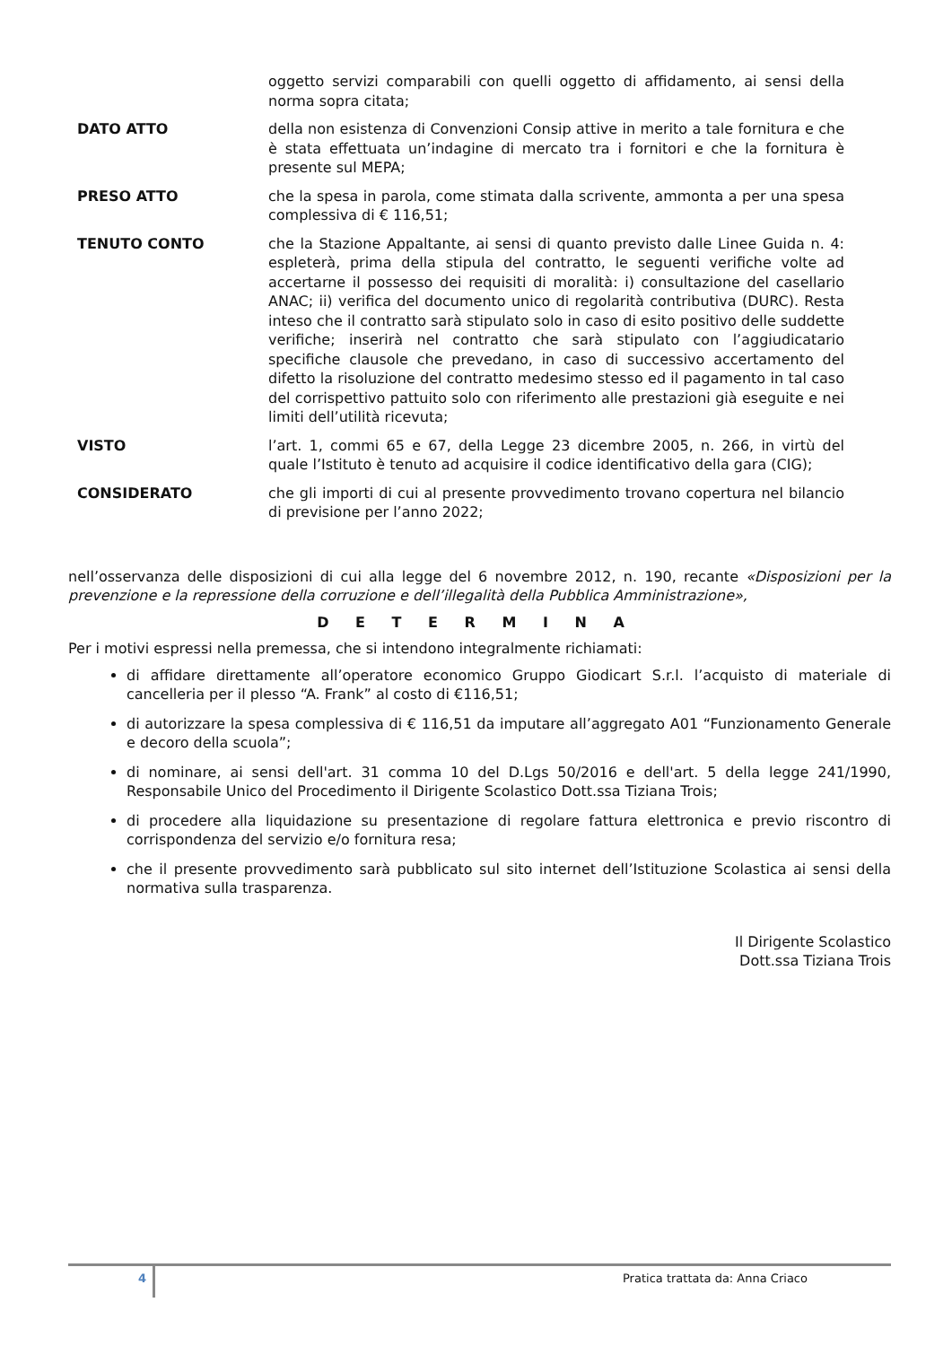oggetto servizi comparabili con quelli oggetto di affidamento, ai sensi della norma sopra citata;
DATO ATTO della non esistenza di Convenzioni Consip attive in merito a tale fornitura e che è stata effettuata un’indagine di mercato tra i fornitori e che la fornitura è presente sul MEPA;
PRESO ATTO che la spesa in parola, come stimata dalla scrivente, ammonta a per una spesa complessiva di € 116,51;
TENUTO CONTO che la Stazione Appaltante, ai sensi di quanto previsto dalle Linee Guida n. 4: espleterà, prima della stipula del contratto, le seguenti verifiche volte ad accertarne il possesso dei requisiti di moralità: i) consultazione del casellario ANAC; ii) verifica del documento unico di regolarità contributiva (DURC). Resta inteso che il contratto sarà stipulato solo in caso di esito positivo delle suddette verifiche; inserirà nel contratto che sarà stipulato con l’aggiudicatario specifiche clausole che prevedano, in caso di successivo accertamento del difetto la risoluzione del contratto medesimo stesso ed il pagamento in tal caso del corrispettivo pattuito solo con riferimento alle prestazioni già eseguite e nei limiti dell’utilità ricevuta;
VISTO l’art. 1, commi 65 e 67, della Legge 23 dicembre 2005, n. 266, in virtù del quale l’Istituto è tenuto ad acquisire il codice identificativo della gara (CIG);
CONSIDERATO che gli importi di cui al presente provvedimento trovano copertura nel bilancio di previsione per l’anno 2022;
nell’osservanza delle disposizioni di cui alla legge del 6 novembre 2012, n. 190, recante «Disposizioni per la prevenzione e la repressione della corruzione e dell’illegalità della Pubblica Amministrazione»,
D E T E R M I N A
Per i motivi espressi nella premessa, che si intendono integralmente richiamati:
di affidare direttamente all’operatore economico Gruppo Giodicart S.r.l. l’acquisto di materiale di cancelleria per il plesso “A. Frank” al costo di €116,51;
di autorizzare la spesa complessiva di € 116,51 da imputare all’aggregato A01 “Funzionamento Generale e decoro della scuola”;
di nominare, ai sensi dell'art. 31 comma 10 del D.Lgs 50/2016 e dell'art. 5 della legge 241/1990, Responsabile Unico del Procedimento il Dirigente Scolastico Dott.ssa Tiziana Trois;
di procedere alla liquidazione su presentazione di regolare fattura elettronica e previo riscontro di corrispondenza del servizio e/o fornitura resa;
che il presente provvedimento sarà pubblicato sul sito internet dell’Istituzione Scolastica ai sensi della normativa sulla trasparenza.
Il Dirigente Scolastico
Dott.ssa Tiziana Trois
4
Pratica trattata da: Anna Criaco